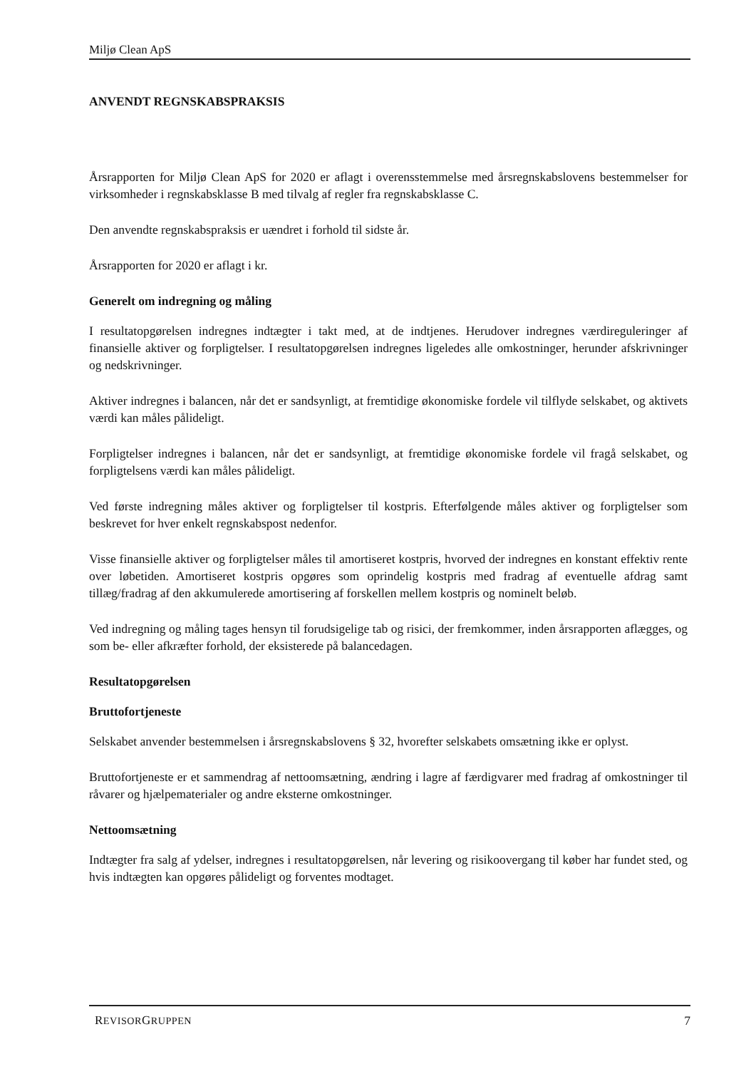Miljø Clean ApS
ANVENDT REGNSKABSPRAKSIS
Årsrapporten for Miljø Clean ApS for 2020 er aflagt i overensstemmelse med årsregnskabslovens bestemmelser for virksomheder i regnskabsklasse B med tilvalg af regler fra regnskabsklasse C.
Den anvendte regnskabspraksis er uændret i forhold til sidste år.
Årsrapporten for 2020 er aflagt i kr.
Generelt om indregning og måling
I resultatopgørelsen indregnes indtægter i takt med, at de indtjenes. Herudover indregnes værdireguleringer af finansielle aktiver og forpligtelser. I resultatopgørelsen indregnes ligeledes alle omkostninger, herunder afskrivninger og nedskrivninger.
Aktiver indregnes i balancen, når det er sandsynligt, at fremtidige økonomiske fordele vil tilflyde selskabet, og aktivets værdi kan måles pålideligt.
Forpligtelser indregnes i balancen, når det er sandsynligt, at fremtidige økonomiske fordele vil fragå selskabet, og forpligtelsens værdi kan måles pålideligt.
Ved første indregning måles aktiver og forpligtelser til kostpris. Efterfølgende måles aktiver og forpligtelser som beskrevet for hver enkelt regnskabspost nedenfor.
Visse finansielle aktiver og forpligtelser måles til amortiseret kostpris, hvorved der indregnes en konstant effektiv rente over løbetiden. Amortiseret kostpris opgøres som oprindelig kostpris med fradrag af eventuelle afdrag samt tillæg/fradrag af den akkumulerede amortisering af forskellen mellem kostpris og nominelt beløb.
Ved indregning og måling tages hensyn til forudsigelige tab og risici, der fremkommer, inden årsrapporten aflægges, og som be- eller afkræfter forhold, der eksisterede på balancedagen.
Resultatopgørelsen
Bruttofortjeneste
Selskabet anvender bestemmelsen i årsregnskabslovens § 32, hvorefter selskabets omsætning ikke er oplyst.
Bruttofortjeneste er et sammendrag af nettoomsætning, ændring i lagre af færdigvarer med fradrag af omkostninger til råvarer og hjælpematerialer og andre eksterne omkostninger.
Nettoomsætning
Indtægter fra salg af ydelser, indregnes i resultatopgørelsen, når levering og risikoovergang til køber har fundet sted, og hvis indtægten kan opgøres pålideligt og forventes modtaget.
REVISORGRUPPEN 7